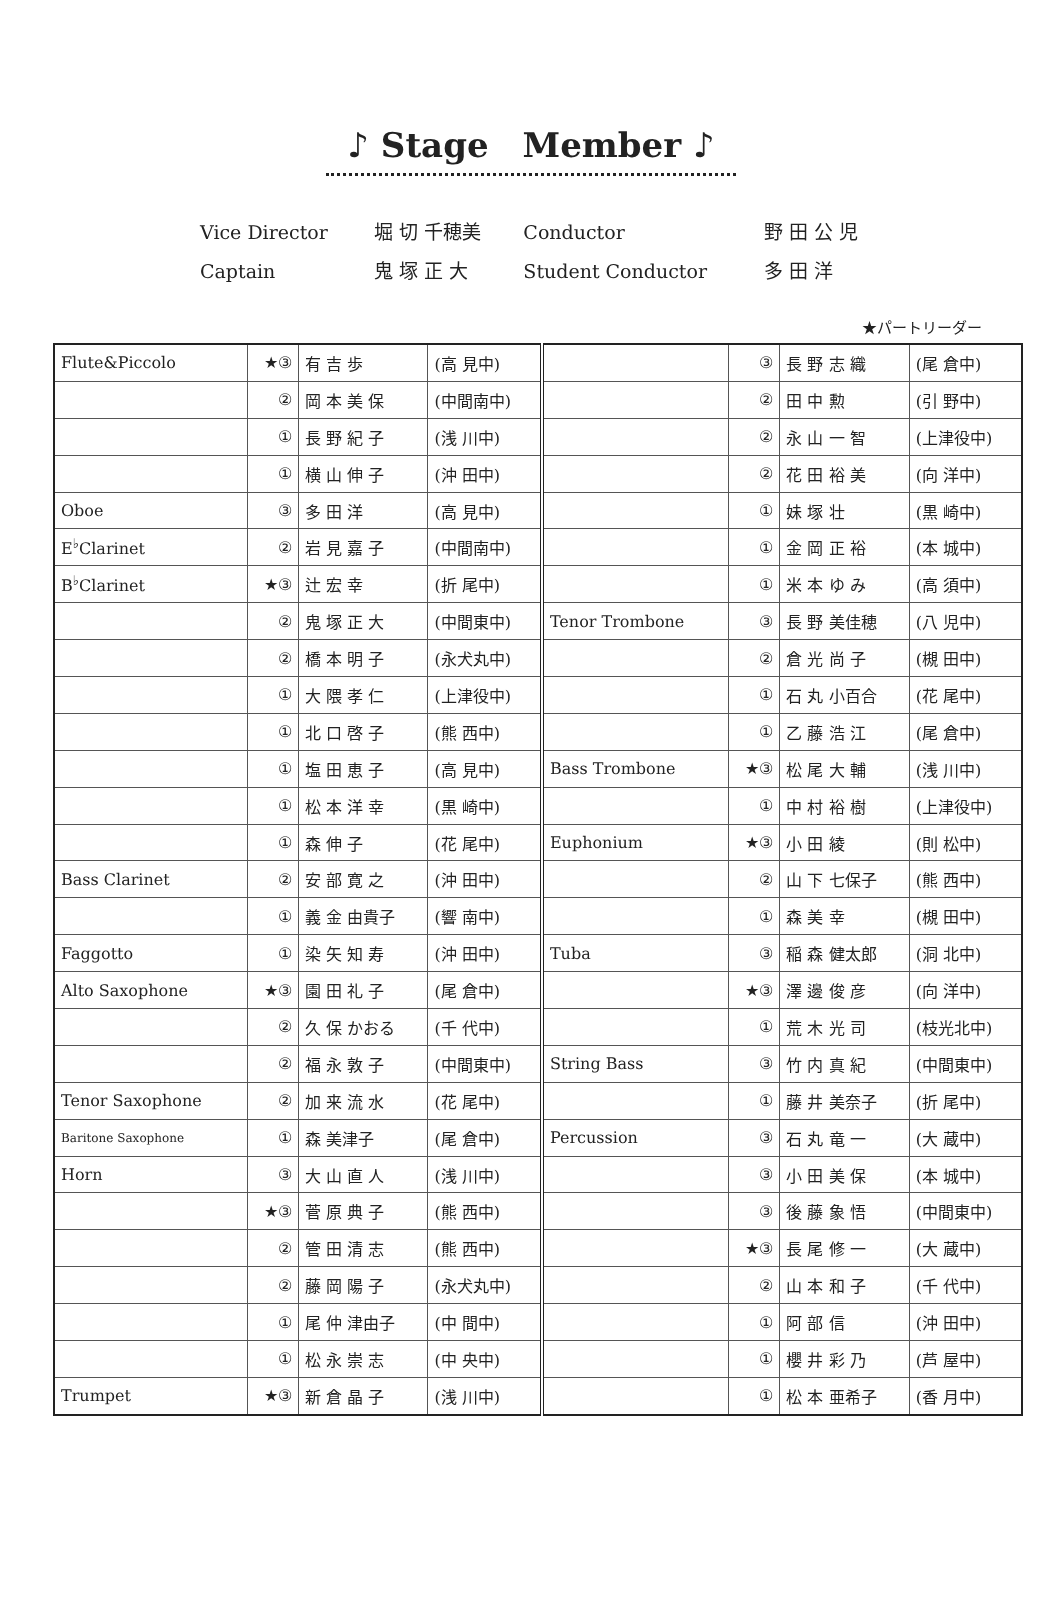♪ Stage　Member ♪
| Vice Director | 堀 切 千穂美 | Conductor | 野 田 公 児 |
| Captain | 鬼 塚 正 大 | Student Conductor | 多 田 洋 |
★パートリーダー
| Flute&Piccolo | ★③ | 有 吉 歩 | (高 見中) | | ③ | 長 野 志 織 | (尾 倉中) |
| | ② | 岡 本 美 保 | (中間南中) | | ② | 田 中 勲 | (引 野中) |
| | ① | 長 野 紀 子 | (浅 川中) | | ② | 永 山 一 智 | (上津役中) |
| | ① | 横 山 伸 子 | (沖 田中) | | ② | 花 田 裕 美 | (向 洋中) |
| Oboe | ③ | 多 田 洋 | (高 見中) | | ① | 妹 塚 壮 | (黒 崎中) |
| E<sup>♭</sup>Clarinet | ② | 岩 見 嘉 子 | (中間南中) | | ① | 金 岡 正 裕 | (本 城中) |
| B<sup>♭</sup>Clarinet | ★③ | 辻 宏 幸 | (折 尾中) | | ① | 米 本 ゆ み | (高 須中) |
| | ② | 鬼 塚 正 大 | (中間東中) | Tenor Trombone | ③ | 長 野 美佳穂 | (八 児中) |
| | ② | 橋 本 明 子 | (永犬丸中) | | ② | 倉 光 尚 子 | (槻 田中) |
| | ① | 大 隈 孝 仁 | (上津役中) | | ① | 石 丸 小百合 | (花 尾中) |
| | ① | 北 口 啓 子 | (熊 西中) | | ① | 乙 藤 浩 江 | (尾 倉中) |
| | ① | 塩 田 恵 子 | (高 見中) | Bass Trombone | ★③ | 松 尾 大 輔 | (浅 川中) |
| | ① | 松 本 洋 幸 | (黒 崎中) | | ① | 中 村 裕 樹 | (上津役中) |
| | ① | 森 伸 子 | (花 尾中) | Euphonium | ★③ | 小 田 綾 | (則 松中) |
| Bass Clarinet | ② | 安 部 寛 之 | (沖 田中) | | ② | 山 下 七保子 | (熊 西中) |
| | ① | 義 金 由貴子 | (響 南中) | | ① | 森 美 幸 | (槻 田中) |
| Faggotto | ① | 染 矢 知 寿 | (沖 田中) | Tuba | ③ | 稲 森 健太郎 | (洞 北中) |
| Alto Saxophone | ★③ | 園 田 礼 子 | (尾 倉中) | | ★③ | 澤 邊 俊 彦 | (向 洋中) |
| | ② | 久 保 かおる | (千 代中) | | ① | 荒 木 光 司 | (枝光北中) |
| | ② | 福 永 敦 子 | (中間東中) | String Bass | ③ | 竹 内 真 紀 | (中間東中) |
| Tenor Saxophone | ② | 加 来 流 水 | (花 尾中) | | ① | 藤 井 美奈子 | (折 尾中) |
| Baritone Saxophone | ① | 森 美津子 | (尾 倉中) | Percussion | ③ | 石 丸 竜 一 | (大 蔵中) |
| Horn | ③ | 大 山 直 人 | (浅 川中) | | ③ | 小 田 美 保 | (本 城中) |
| | ★③ | 菅 原 典 子 | (熊 西中) | | ③ | 後 藤 象 悟 | (中間東中) |
| | ② | 管 田 清 志 | (熊 西中) | | ★③ | 長 尾 修 一 | (大 蔵中) |
| | ② | 藤 岡 陽 子 | (永犬丸中) | | ② | 山 本 和 子 | (千 代中) |
| | ① | 尾 仲 津由子 | (中 間中) | | ① | 阿 部 信 | (沖 田中) |
| | ① | 松 永 崇 志 | (中 央中) | | ① | 櫻 井 彩 乃 | (芦 屋中) |
| Trumpet | ★③ | 新 倉 晶 子 | (浅 川中) | | ① | 松 本 亜希子 | (香 月中) |